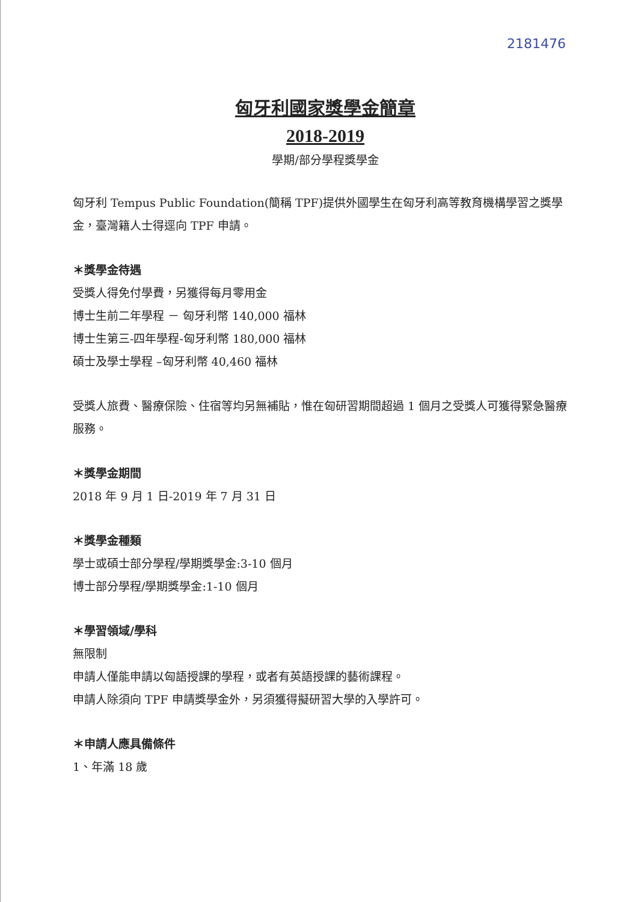2181476
匈牙利國家獎學金簡章
2018-2019
學期/部分學程獎學金
匈牙利 Tempus Public Foundation(簡稱 TPF)提供外國學生在匈牙利高等教育機構學習之獎學金，臺灣籍人士得逕向 TPF 申請。
＊獎學金待遇
受獎人得免付學費，另獲得每月零用金
博士生前二年學程 － 匈牙利幣 140,000 福林
博士生第三-四年學程-匈牙利幣 180,000 福林
碩士及學士學程 –匈牙利幣 40,460 福林
受獎人旅費、醫療保險、住宿等均另無補貼，惟在匈研習期間超過 1 個月之受獎人可獲得緊急醫療服務。
＊獎學金期間
2018 年 9 月 1 日-2019 年 7 月 31 日
＊獎學金種類
學士或碩士部分學程/學期獎學金:3-10 個月
博士部分學程/學期獎學金:1-10 個月
＊學習領域/學科
無限制
申請人僅能申請以匈語授課的學程，或者有英語授課的藝術課程。
申請人除須向 TPF 申請獎學金外，另須獲得擬研習大學的入學許可。
＊申請人應具備條件
1、年滿 18 歲